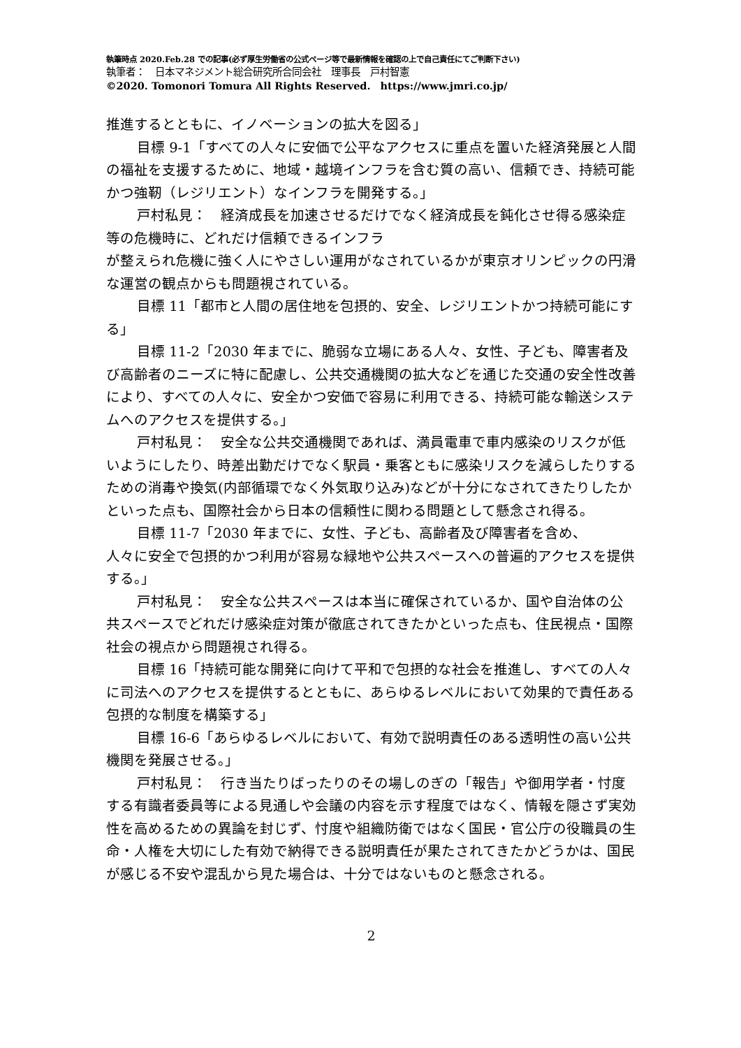執筆時点 2020.Feb.28 での記事(必ず厚生労働省の公式ページ等で最新情報を確認の上で自己責任にてご判断下さい)
執筆者：　日本マネジメント総合研究所合同会社　理事長　戸村智憲
©2020. Tomonori Tomura All Rights Reserved.　https://www.jmri.co.jp/
推進するとともに、イノベーションの拡大を図る」
目標 9-1「すべての人々に安価で公平なアクセスに重点を置いた経済発展と人間の福祉を支援するために、地域・越境インフラを含む質の高い、信頼でき、持続可能かつ強靭（レジリエント）なインフラを開発する。」
戸村私見：　経済成長を加速させるだけでなく経済成長を鈍化させ得る感染症等の危機時に、どれだけ信頼できるインフラ
が整えられ危機に強く人にやさしい運用がなされているかが東京オリンピックの円滑な運営の観点からも問題視されている。
目標 11「都市と人間の居住地を包摂的、安全、レジリエントかつ持続可能にする」
目標 11-2「2030 年までに、脆弱な立場にある人々、女性、子ども、障害者及び高齢者のニーズに特に配慮し、公共交通機関の拡大などを通じた交通の安全性改善により、すべての人々に、安全かつ安価で容易に利用できる、持続可能な輸送システムへのアクセスを提供する。」
戸村私見：　安全な公共交通機関であれば、満員電車で車内感染のリスクが低いようにしたり、時差出勤だけでなく駅員・乗客ともに感染リスクを減らしたりするための消毒や換気(内部循環でなく外気取り込み)などが十分になされてきたりしたかといった点も、国際社会から日本の信頼性に関わる問題として懸念され得る。
目標 11-7「2030 年までに、女性、子ども、高齢者及び障害者を含め、
人々に安全で包摂的かつ利用が容易な緑地や公共スペースへの普遍的アクセスを提供する。」
戸村私見：　安全な公共スペースは本当に確保されているか、国や自治体の公共スペースでどれだけ感染症対策が徹底されてきたかといった点も、住民視点・国際社会の視点から問題視され得る。
目標 16「持続可能な開発に向けて平和で包摂的な社会を推進し、すべての人々に司法へのアクセスを提供するとともに、あらゆるレベルにおいて効果的で責任ある包摂的な制度を構築する」
目標 16-6「あらゆるレベルにおいて、有効で説明責任のある透明性の高い公共機関を発展させる。」
戸村私見：　行き当たりばったりのその場しのぎの「報告」や御用学者・忖度する有識者委員等による見通しや会議の内容を示す程度ではなく、情報を隠さず実効性を高めるための異論を封じず、忖度や組織防衛ではなく国民・官公庁の役職員の生命・人権を大切にした有効で納得できる説明責任が果たされてきたかどうかは、国民が感じる不安や混乱から見た場合は、十分ではないものと懸念される。
2